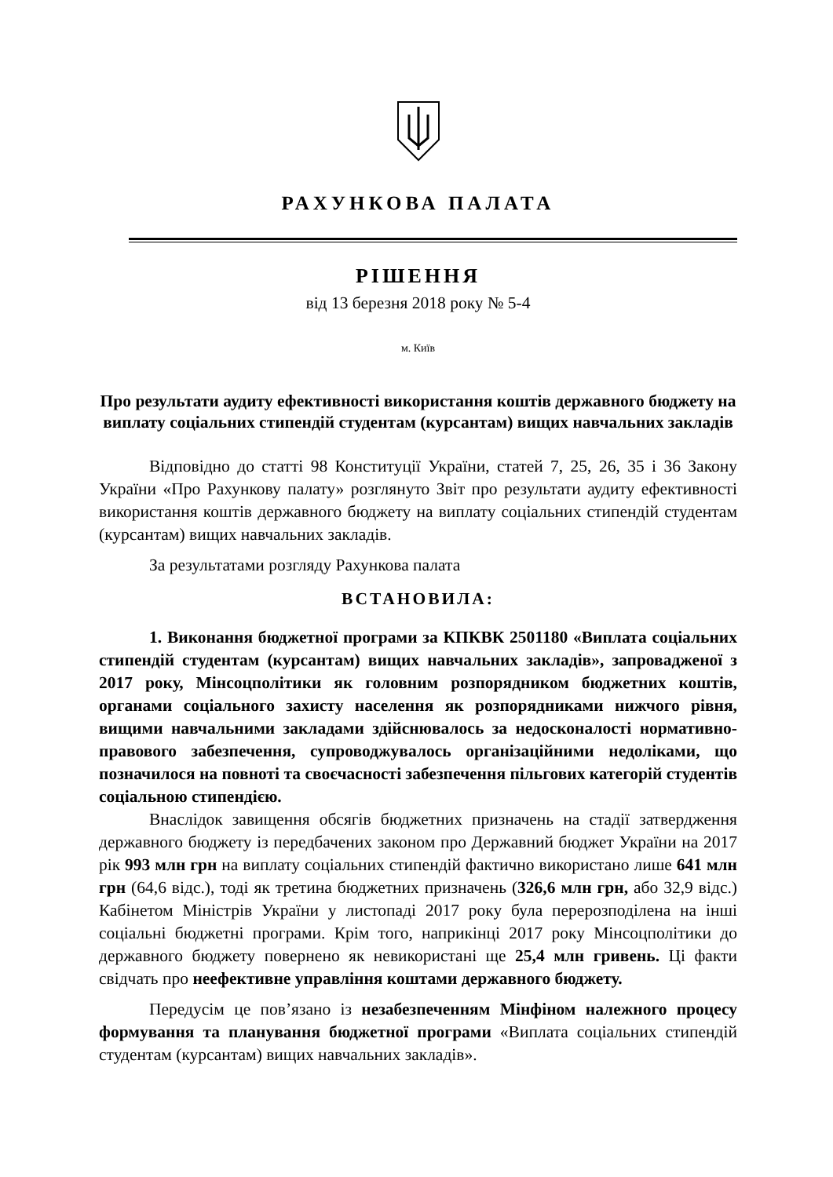РАХУНКОВА ПАЛАТА
РІШЕННЯ
від 13 березня 2018 року № 5-4
м. Київ
Про результати аудиту ефективності використання коштів державного бюджету на виплату соціальних стипендій студентам (курсантам) вищих навчальних закладів
Відповідно до статті 98 Конституції України, статей 7, 25, 26, 35 і 36 Закону України «Про Рахункову палату» розглянуто Звіт про результати аудиту ефективності використання коштів державного бюджету на виплату соціальних стипендій студентам (курсантам) вищих навчальних закладів.
За результатами розгляду Рахункова палата
ВСТАНОВИЛА:
1. Виконання бюджетної програми за КПКВК 2501180 «Виплата соціальних стипендій студентам (курсантам) вищих навчальних закладів», запровадженої з 2017 року, Мінсоцполітики як головним розпорядником бюджетних коштів, органами соціального захисту населення як розпорядниками нижчого рівня, вищими навчальними закладами здійснювалось за недосконалості нормативно-правового забезпечення, супроводжувалось організаційними недоліками, що позначилося на повноті та своєчасності забезпечення пільгових категорій студентів соціальною стипендією.
Внаслідок завищення обсягів бюджетних призначень на стадії затвердження державного бюджету із передбачених законом про Державний бюджет України на 2017 рік 993 млн грн на виплату соціальних стипендій фактично використано лише 641 млн грн (64,6 відс.), тоді як третина бюджетних призначень (326,6 млн грн, або 32,9 відс.) Кабінетом Міністрів України у листопаді 2017 року була перерозподілена на інші соціальні бюджетні програми. Крім того, наприкінці 2017 року Мінсоцполітики до державного бюджету повернено як невикористані ще 25,4 млн гривень. Ці факти свідчать про неефективне управління коштами державного бюджету.
Передусім це пов’язано із незабезпеченням Мінфіном належного процесу формування та планування бюджетної програми «Виплата соціальних стипендій студентам (курсантам) вищих навчальних закладів».